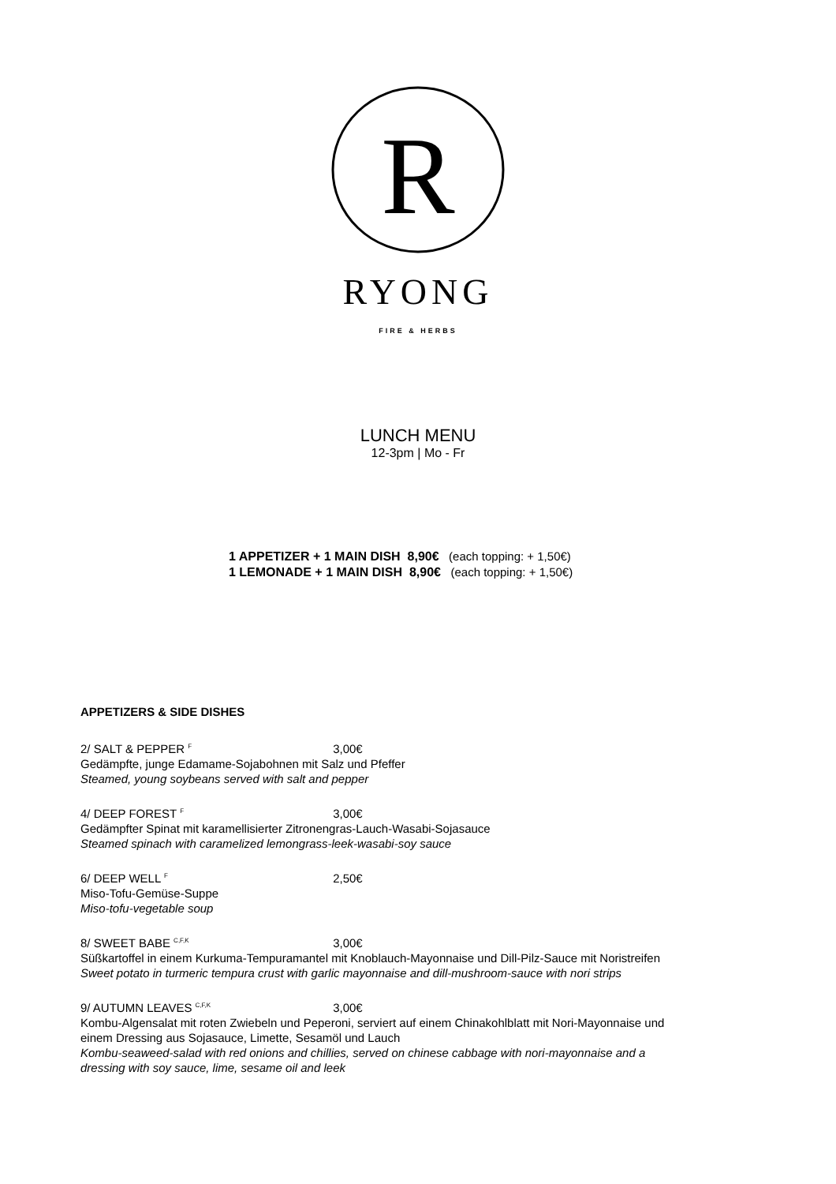R
RYONG
FIRE & HERBS
LUNCH MENU
12-3pm | Mo - Fr
1 APPETIZER + 1 MAIN DISH 8,90€ (each topping: + 1,50€)
1 LEMONADE + 1 MAIN DISH 8,90€ (each topping: + 1,50€)
APPETIZERS & SIDE DISHES
2/ SALT & PEPPER <sup>F</sup> 3,00€
Gedämpfte, junge Edamame-Sojabohnen mit Salz und Pfeffer
Steamed, young soybeans served with salt and pepper
4/ DEEP FOREST <sup>F</sup> 3,00€
Gedämpfter Spinat mit karamellisierter Zitronengras-Lauch-Wasabi-Sojasauce
Steamed spinach with caramelized lemongrass-leek-wasabi-soy sauce
6/ DEEP WELL <sup>F</sup> 2,50€
Miso-Tofu-Gemüse-Suppe
Miso-tofu-vegetable soup
8/ SWEET BABE <sup>C,F,K</sup> 3,00€
Süßkartoffel in einem Kurkuma-Tempuramantel mit Knoblauch-Mayonnaise und Dill-Pilz-Sauce mit Noristreifen
Sweet potato in turmeric tempura crust with garlic mayonnaise and dill-mushroom-sauce with nori strips
9/ AUTUMN LEAVES <sup>C,F,K</sup> 3,00€
Kombu-Algensalat mit roten Zwiebeln und Peperoni, serviert auf einem Chinakohlblatt mit Nori-Mayonnaise und
einem Dressing aus Sojasauce, Limette, Sesamöl und Lauch
Kombu-seaweed-salad with red onions and chillies, served on chinese cabbage with nori-mayonnaise and a
dressing with soy sauce, lime, sesame oil and leek